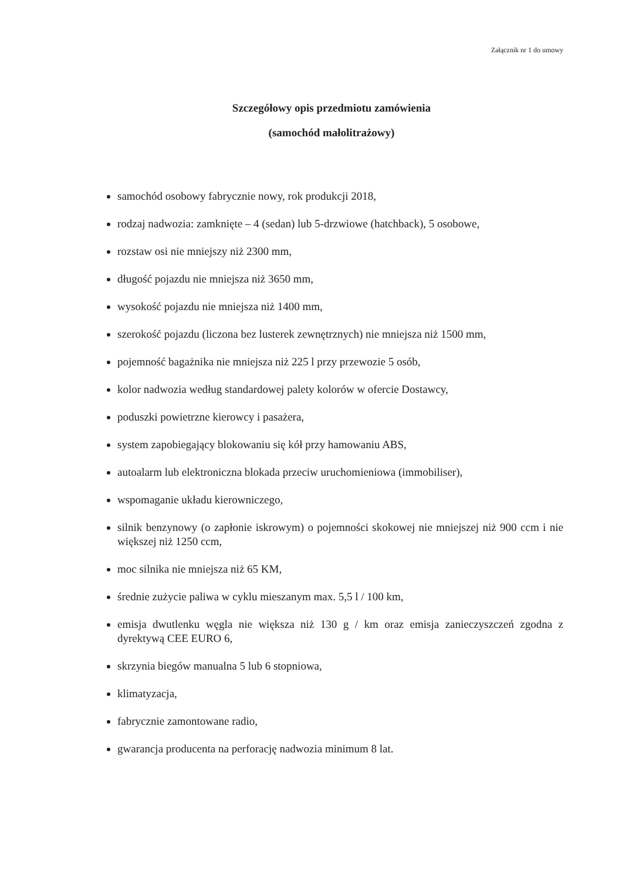Załącznik nr 1 do umowy
Szczegółowy opis przedmiotu zamówienia
(samochód małolitrażowy)
samochód osobowy fabrycznie nowy, rok produkcji 2018,
rodzaj nadwozia: zamknięte – 4 (sedan) lub 5-drzwiowe (hatchback), 5 osobowe,
rozstaw osi nie mniejszy niż 2300 mm,
długość pojazdu nie mniejsza niż 3650 mm,
wysokość pojazdu nie mniejsza niż 1400 mm,
szerokość pojazdu (liczona bez lusterek zewnętrznych) nie mniejsza niż 1500 mm,
pojemność bagażnika nie mniejsza niż 225 l przy przewozie 5 osób,
kolor nadwozia według standardowej palety kolorów w ofercie Dostawcy,
poduszki powietrzne kierowcy i pasażera,
system zapobiegający blokowaniu się kół przy hamowaniu ABS,
autoalarm lub elektroniczna blokada przeciw uruchomieniowa (immobiliser),
wspomaganie układu kierowniczego,
silnik benzynowy (o zapłonie iskrowym) o pojemności skokowej nie mniejszej niż 900 ccm i nie większej niż 1250 ccm,
moc silnika nie mniejsza niż 65 KM,
średnie zużycie paliwa w cyklu mieszanym max. 5,5 l / 100 km,
emisja dwutlenku węgla nie większa niż 130 g / km oraz emisja zanieczyszczeń zgodna z dyrektywą CEE EURO 6,
skrzynia biegów manualna 5 lub 6 stopniowa,
klimatyzacja,
fabrycznie zamontowane radio,
gwarancja producenta na perforację nadwozia minimum 8 lat.